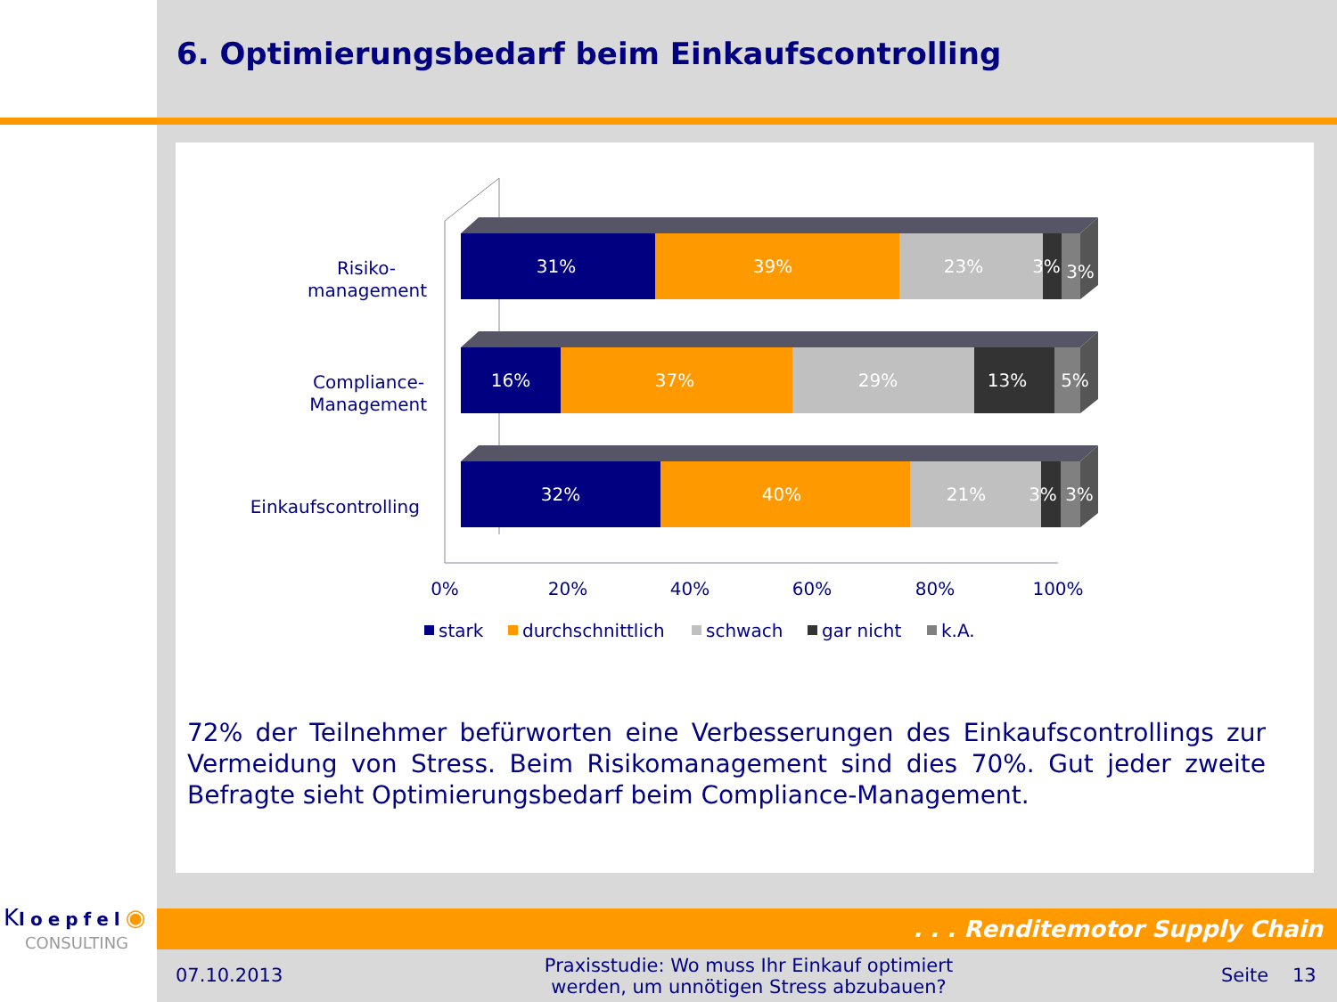6. Optimierungsbedarf beim Einkaufscontrolling
31%
39%
23%
3%
3%
16%
37%
29%
13%
5%
32%
40%
21%
3%
3%
Risiko-
management
Compliance-
Management
Einkaufscontrolling
0%
20%
40%
60%
80%
100%
stark
durchschnittlich
schwach
gar nicht
k.A.
72% der Teilnehmer befürworten eine Verbesserungen des Einkaufscontrollings zur Vermeidung von Stress. Beim Risikomanagement sind dies 70%. Gut jeder zweite Befragte sieht Optimierungsbedarf beim Compliance-Management.
. . . Renditemotor Supply Chain
Kloepfel◉
CONSULTING
07.10.2013
Praxisstudie: Wo muss Ihr Einkauf optimiert werden, um unnötigen Stress abzubauen?
Seite 13